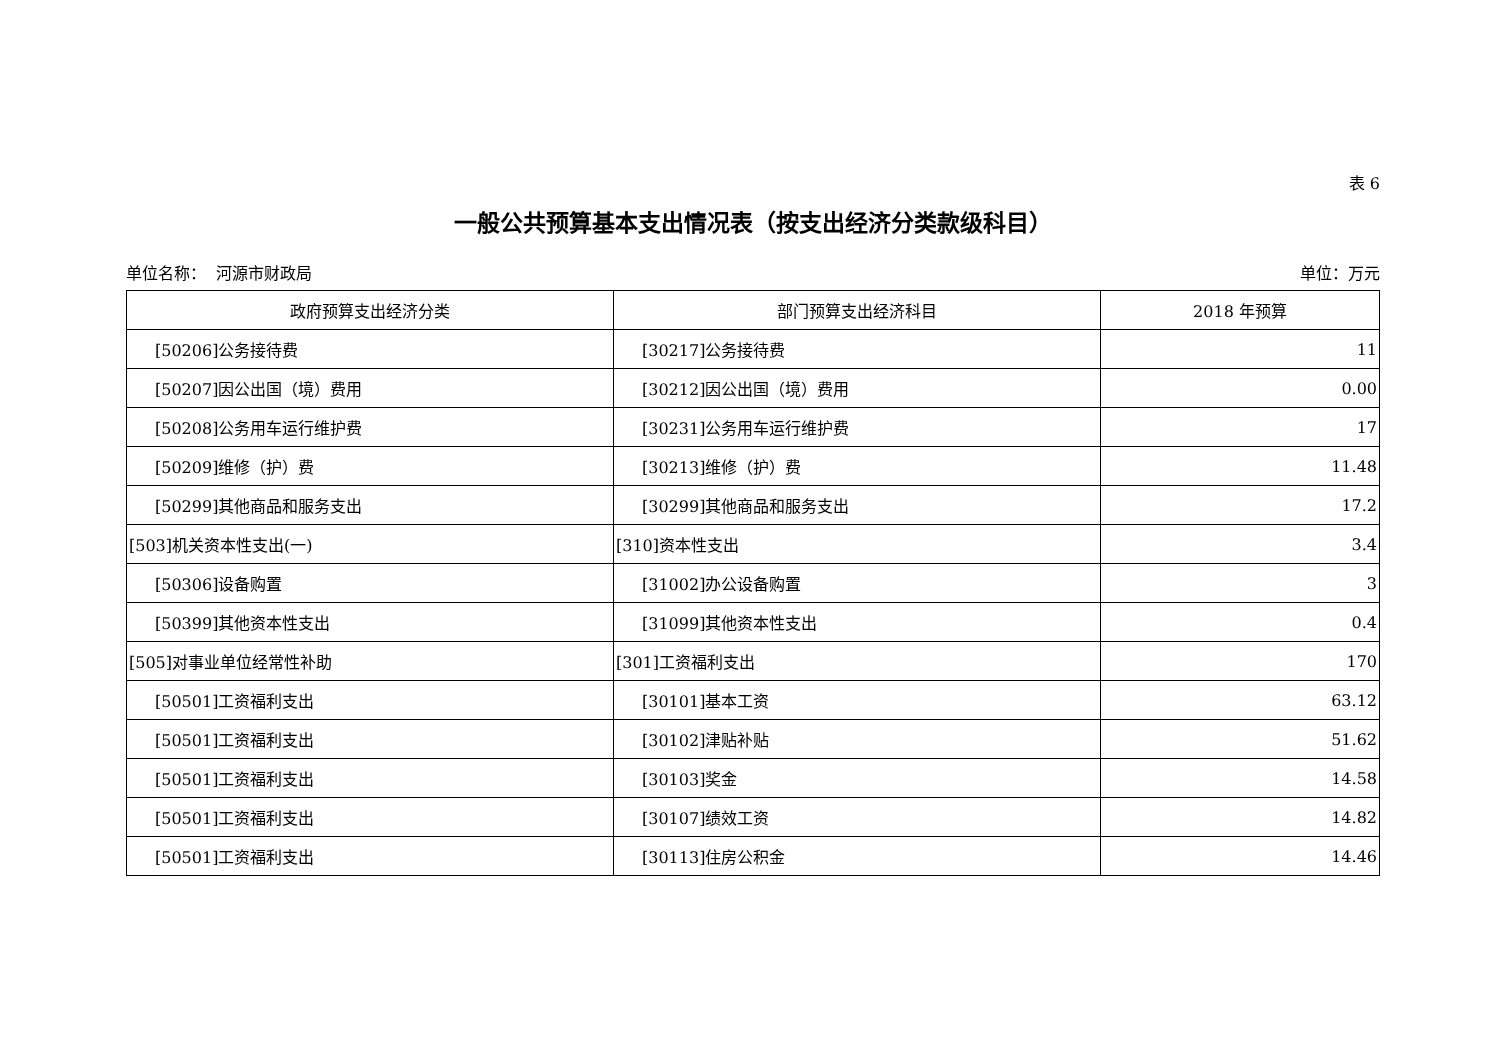表 6
一般公共预算基本支出情况表（按支出经济分类款级科目）
单位名称： 河源市财政局 单位：万元
| 政府预算支出经济分类 | 部门预算支出经济科目 | 2018 年预算 |
| --- | --- | --- |
| [50206]公务接待费 | [30217]公务接待费 | 11 |
| [50207]因公出国（境）费用 | [30212]因公出国（境）费用 | 0.00 |
| [50208]公务用车运行维护费 | [30231]公务用车运行维护费 | 17 |
| [50209]维修（护）费 | [30213]维修（护）费 | 11.48 |
| [50299]其他商品和服务支出 | [30299]其他商品和服务支出 | 17.2 |
| [503]机关资本性支出(一) | [310]资本性支出 | 3.4 |
| [50306]设备购置 | [31002]办公设备购置 | 3 |
| [50399]其他资本性支出 | [31099]其他资本性支出 | 0.4 |
| [505]对事业单位经常性补助 | [301]工资福利支出 | 170 |
| [50501]工资福利支出 | [30101]基本工资 | 63.12 |
| [50501]工资福利支出 | [30102]津贴补贴 | 51.62 |
| [50501]工资福利支出 | [30103]奖金 | 14.58 |
| [50501]工资福利支出 | [30107]绩效工资 | 14.82 |
| [50501]工资福利支出 | [30113]住房公积金 | 14.46 |